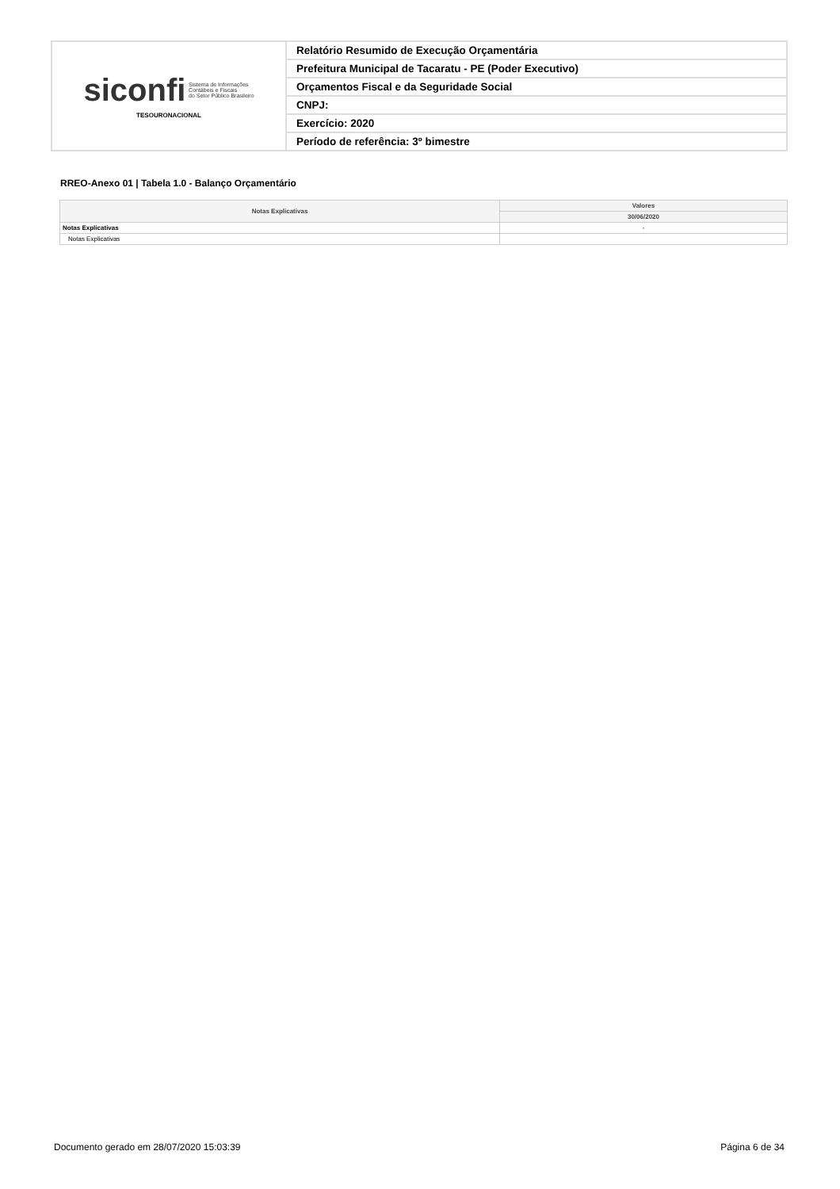| siconfi Sistema de Informações Contábeis e Fiscais do Setor Público Brasileiro TESOURONACIONAL | Relatório Resumido de Execução Orçamentária |
| | Prefeitura Municipal de Tacaratu - PE (Poder Executivo) |
| | Orçamentos Fiscal e da Seguridade Social |
| | CNPJ: |
| | Exercício: 2020 |
| | Período de referência: 3º bimestre |
RREO-Anexo 01 | Tabela 1.0 - Balanço Orçamentário
| Notas Explicativas | Valores |
| --- | --- |
| | 30/06/2020 |
| Notas Explicativas | - |
| Notas Explicativas | |
Documento gerado em 28/07/2020 15:03:39
Página 6 de 34